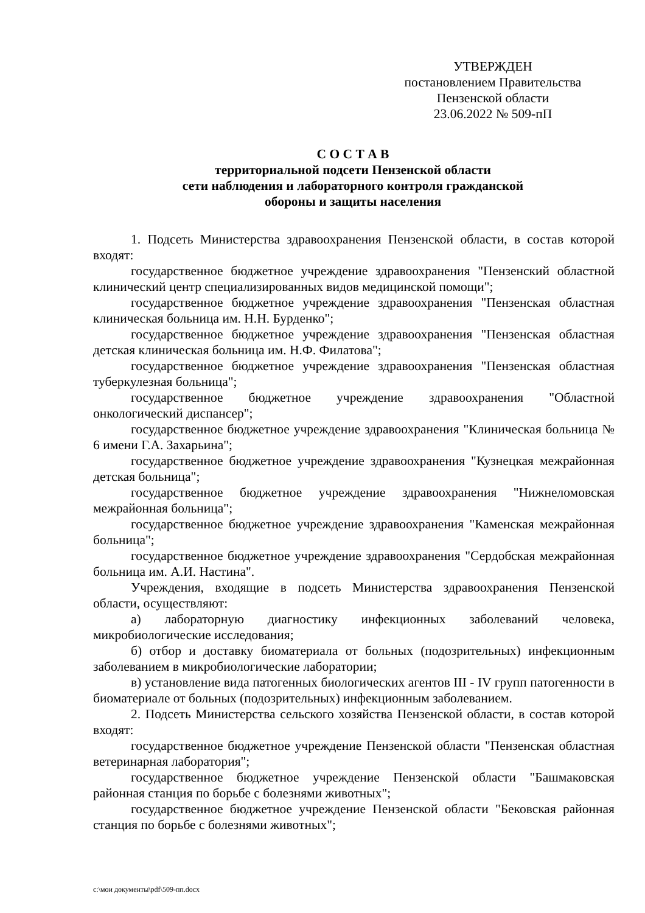УТВЕРЖДЕН
постановлением Правительства
Пензенской области
23.06.2022 № 509-пП
С О С Т А В
территориальной подсети Пензенской области
сети наблюдения и лабораторного контроля гражданской
обороны и защиты населения
1. Подсеть Министерства здравоохранения Пензенской области, в состав которой входят:
государственное бюджетное учреждение здравоохранения "Пензенский областной клинический центр специализированных видов медицинской помощи";
государственное бюджетное учреждение здравоохранения "Пензенская областная клиническая больница им. Н.Н. Бурденко";
государственное бюджетное учреждение здравоохранения "Пензенская областная детская клиническая больница им. Н.Ф. Филатова";
государственное бюджетное учреждение здравоохранения "Пензенская областная туберкулезная больница";
государственное бюджетное учреждение здравоохранения "Областной онкологический диспансер";
государственное бюджетное учреждение здравоохранения "Клиническая больница № 6 имени Г.А. Захарьина";
государственное бюджетное учреждение здравоохранения "Кузнецкая межрайонная детская больница";
государственное бюджетное учреждение здравоохранения "Нижнеломовская межрайонная больница";
государственное бюджетное учреждение здравоохранения "Каменская межрайонная больница";
государственное бюджетное учреждение здравоохранения "Сердобская межрайонная больница им. А.И. Настина".
Учреждения, входящие в подсеть Министерства здравоохранения Пензенской области, осуществляют:
а) лабораторную диагностику инфекционных заболеваний человека, микробиологические исследования;
б) отбор и доставку биоматериала от больных (подозрительных) инфекционным заболеванием в микробиологические лаборатории;
в) установление вида патогенных биологических агентов III - IV групп патогенности в биоматериале от больных (подозрительных) инфекционным заболеванием.
2. Подсеть Министерства сельского хозяйства Пензенской области, в состав которой входят:
государственное бюджетное учреждение Пензенской области "Пензенская областная ветеринарная лаборатория";
государственное бюджетное учреждение Пензенской области "Башмаковская районная станция по борьбе с болезнями животных";
государственное бюджетное учреждение Пензенской области "Бековская районная станция по борьбе с болезнями животных";
c:\мои документы\pdf\509-пп.docx